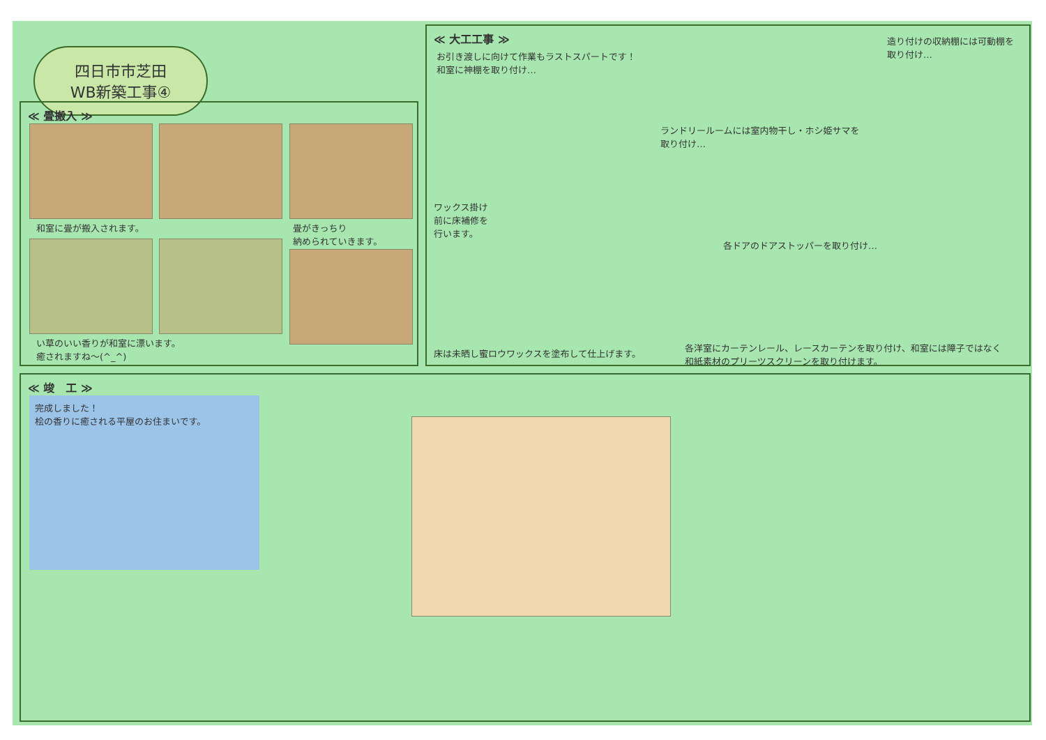四日市市芝田
WB新築工事④
≪ 畳搬入 ≫
和室に畳が搬入されます。
畳がきっちり
納められていきます。
い草のいい香りが和室に漂います。
癒されますね～(^_^)
≪ 大工工事 ≫
お引き渡しに向けて作業もラストスパートです！
和室に神棚を取り付け…
ランドリールームには室内物干し・ホシ姫サマを
取り付け…
造り付けの収納棚には可動棚を
取り付け…
ワックス掛け前に床補修を行います。
各ドアのドアストッパーを取り付け…
床は未晒し蜜ロウワックスを塗布して仕上げます。
各洋室にカーテンレール、レースカーテンを取り付け、和室には障子ではなく
和紙素材のプリーツスクリーンを取り付けます。
≪ 竣　工 ≫
完成しました！
桧の香りに癒される平屋のお住まいです。